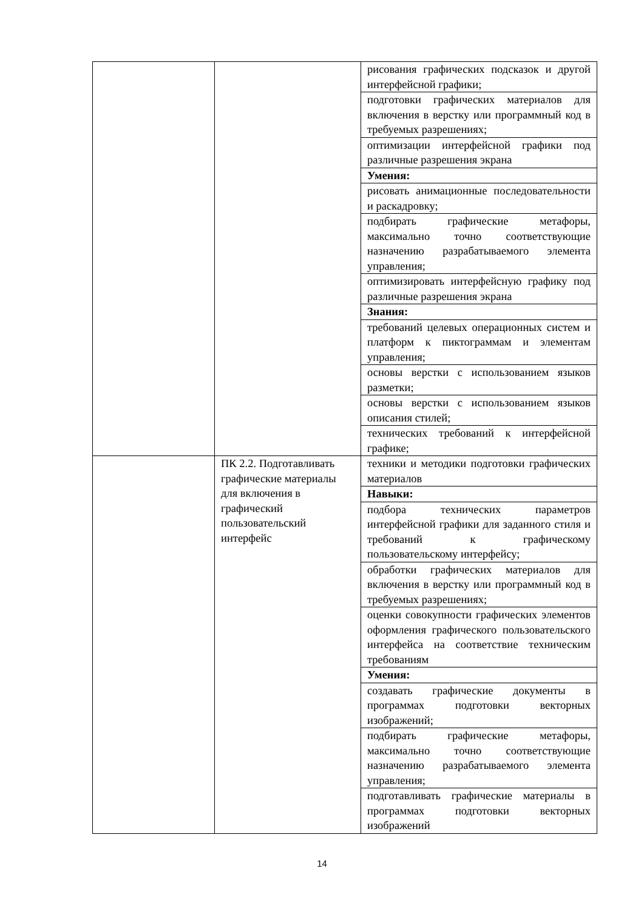| | | рисования графических подсказок и другой интерфейсной графики; |
| | | подготовки графических материалов для включения в верстку или программный код в требуемых разрешениях; |
| | | оптимизации интерфейсной графики под различные разрешения экрана |
| | | Умения: |
| | | рисовать анимационные последовательности и раскадровку; |
| | | подбирать графические метафоры, максимально точно соответствующие назначению разрабатываемого элемента управления; |
| | | оптимизировать интерфейсную графику под различные разрешения экрана |
| | | Знания: |
| | | требований целевых операционных систем и платформ к пиктограммам и элементам управления; |
| | | основы верстки с использованием языков разметки; |
| | | основы верстки с использованием языков описания стилей; |
| | | технических требований к интерфейсной графике; |
| | ПК 2.2. Подготавливать графические материалы для включения в графический пользовательский интерфейс | техники и методики подготовки графических материалов |
| | | Навыки: |
| | | подбора технических параметров интерфейсной графики для заданного стиля и требований к графическому пользовательскому интерфейсу; |
| | | обработки графических материалов для включения в верстку или программный код в требуемых разрешениях; |
| | | оценки совокупности графических элементов оформления графического пользовательского интерфейса на соответствие техническим требованиям |
| | | Умения: |
| | | создавать графические документы в программах подготовки векторных изображений; |
| | | подбирать графические метафоры, максимально точно соответствующие назначению разрабатываемого элемента управления; |
| | | подготавливать графические материалы в программах подготовки векторных изображений |
14